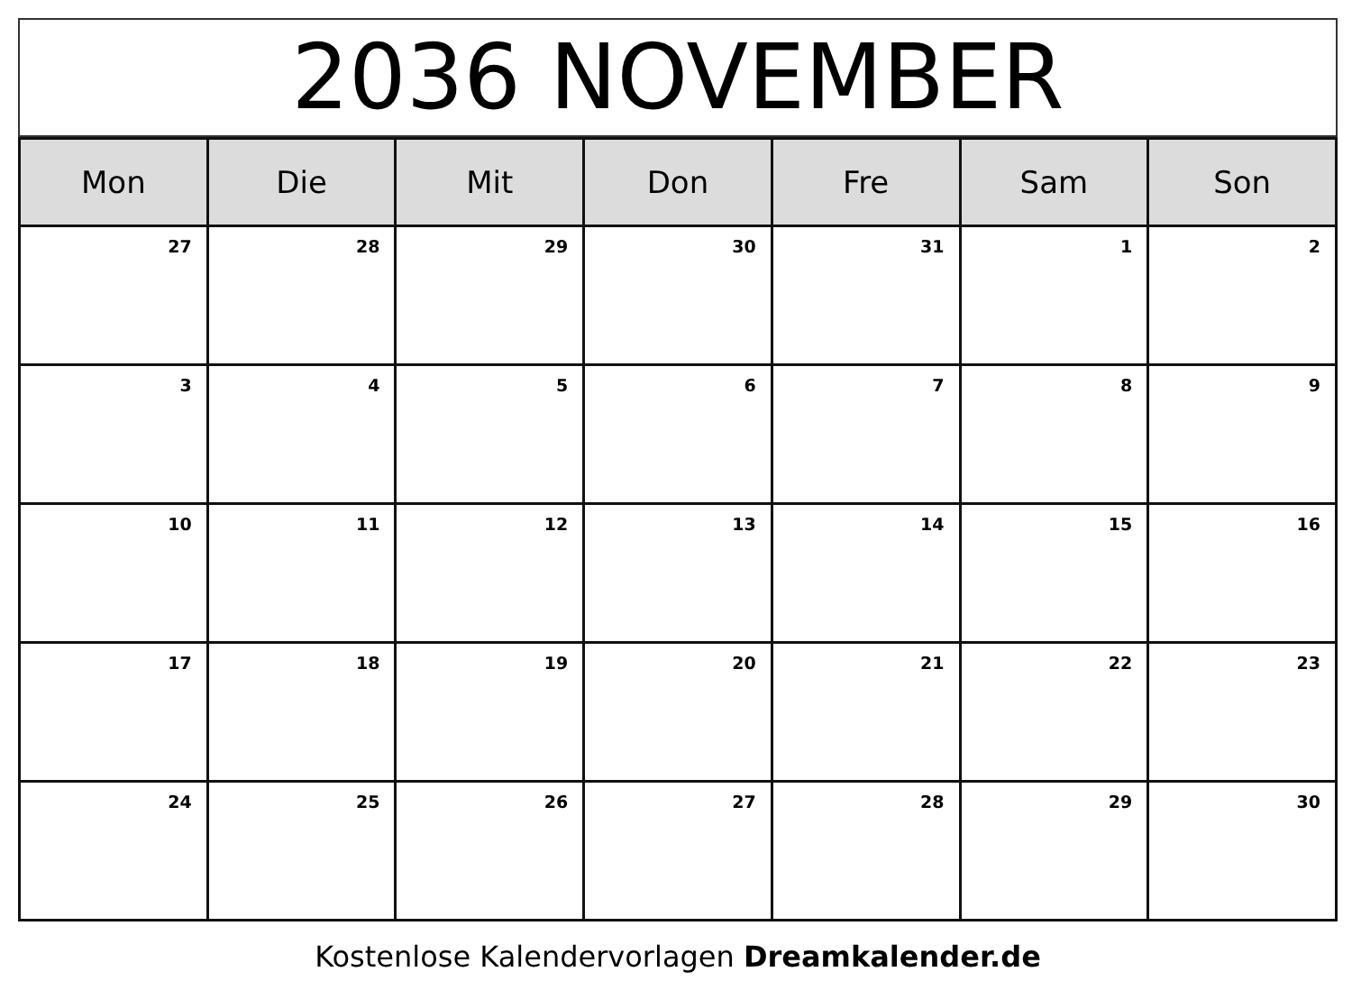2036 NOVEMBER
| Mon | Die | Mit | Don | Fre | Sam | Son |
| --- | --- | --- | --- | --- | --- | --- |
| 27 | 28 | 29 | 30 | 31 | 1 | 2 |
| 3 | 4 | 5 | 6 | 7 | 8 | 9 |
| 10 | 11 | 12 | 13 | 14 | 15 | 16 |
| 17 | 18 | 19 | 20 | 21 | 22 | 23 |
| 24 | 25 | 26 | 27 | 28 | 29 | 30 |
Kostenlose Kalendervorlagen Dreamkalender.de